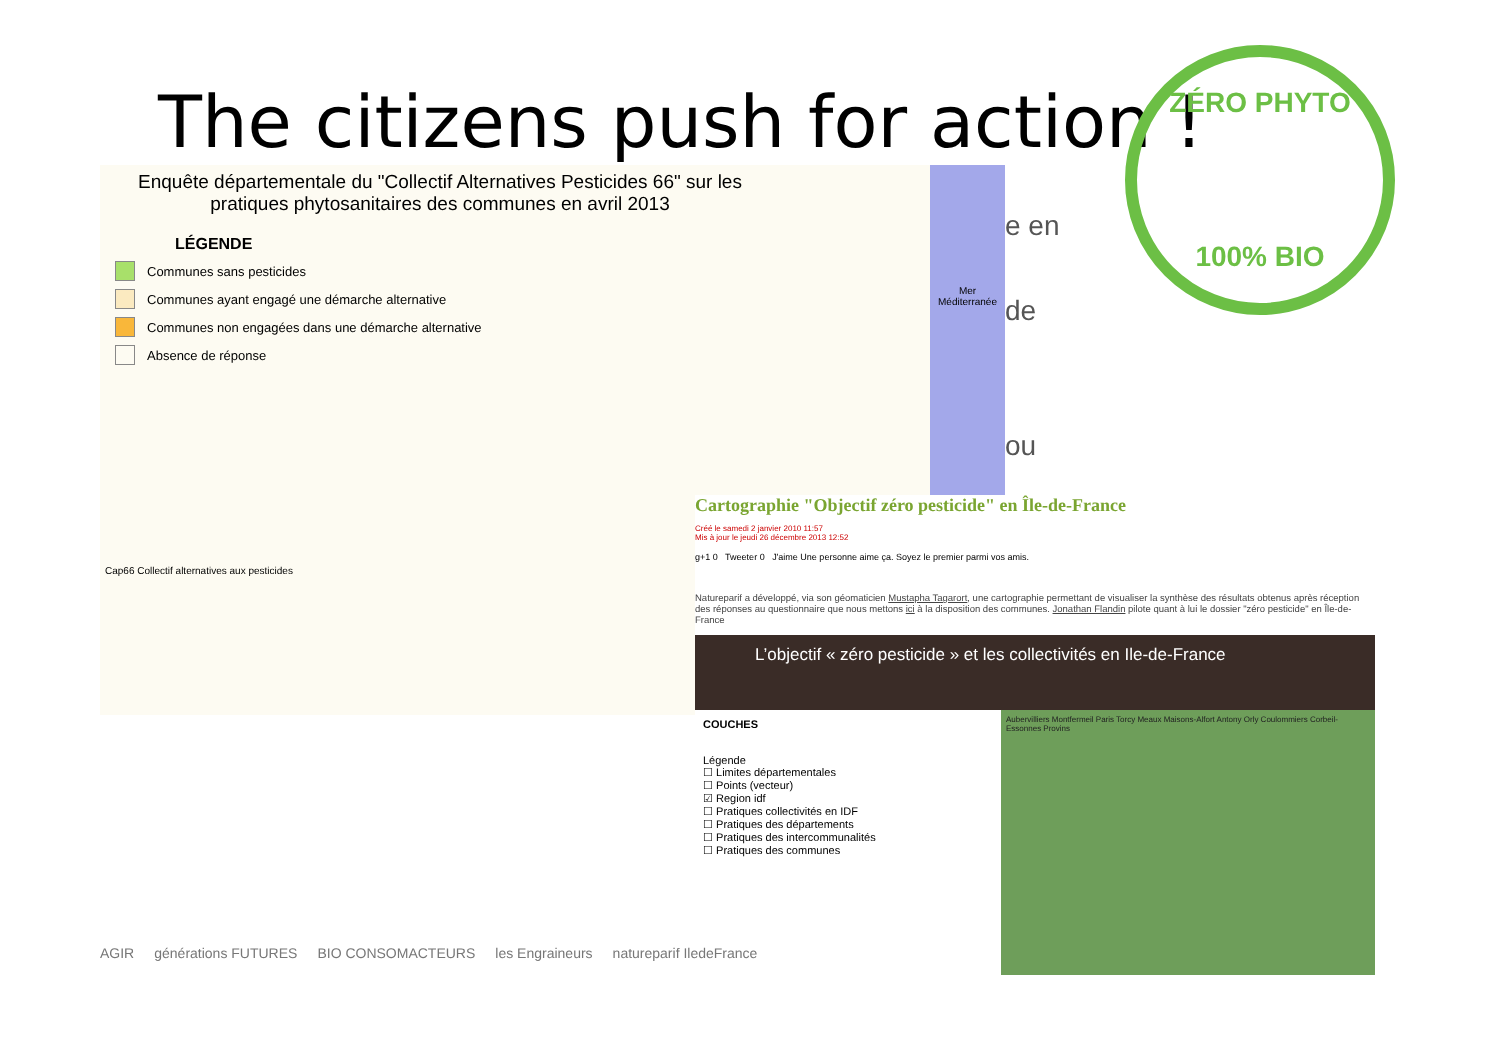The citizens push for action !
Enquête départementale du "Collectif Alternatives Pesticides 66" sur les pratiques phytosanitaires des communes en avril 2013
LÉGENDE
Communes sans pesticides
Communes ayant engagé une démarche alternative
Communes non engagées dans une démarche alternative
Absence de réponse
Cap66 Collectif alternatives aux pesticides
Mer Méditerranée
e en
de
ou
ZÉRO PHYTO
100% BIO
Cartographie "Objectif zéro pesticide" en Île-de-France
Créé le samedi 2 janvier 2010 11:57
Mis à jour le jeudi 26 décembre 2013 12:52
g+1 0 Tweeter 0 J'aime Une personne aime ça. Soyez le premier parmi vos amis.
Natureparif a développé, via son géomaticien Mustapha Tagarort, une cartographie permettant de visualiser la synthèse des résultats obtenus après réception des réponses au questionnaire que nous mettons ici à la disposition des communes. Jonathan Flandin pilote quant à lui le dossier "zéro pesticide" en Île-de-France
L’objectif « zéro pesticide » et les collectivités en Ile-de-France
COUCHES
Légende
☐ Limites départementales
☐ Points (vecteur)
☑ Region idf
☐ Pratiques collectivités en IDF
☐ Pratiques des départements
☐ Pratiques des intercommunalités
☐ Pratiques des communes
Aubervilliers Montfermeil Paris Torcy Meaux Maisons-Alfort Antony Orly Coulommiers Corbeil-Essonnes Provins
AGIR générations FUTURES BIO CONSOMACTEURS les Engraineurs natureparif IledeFrance